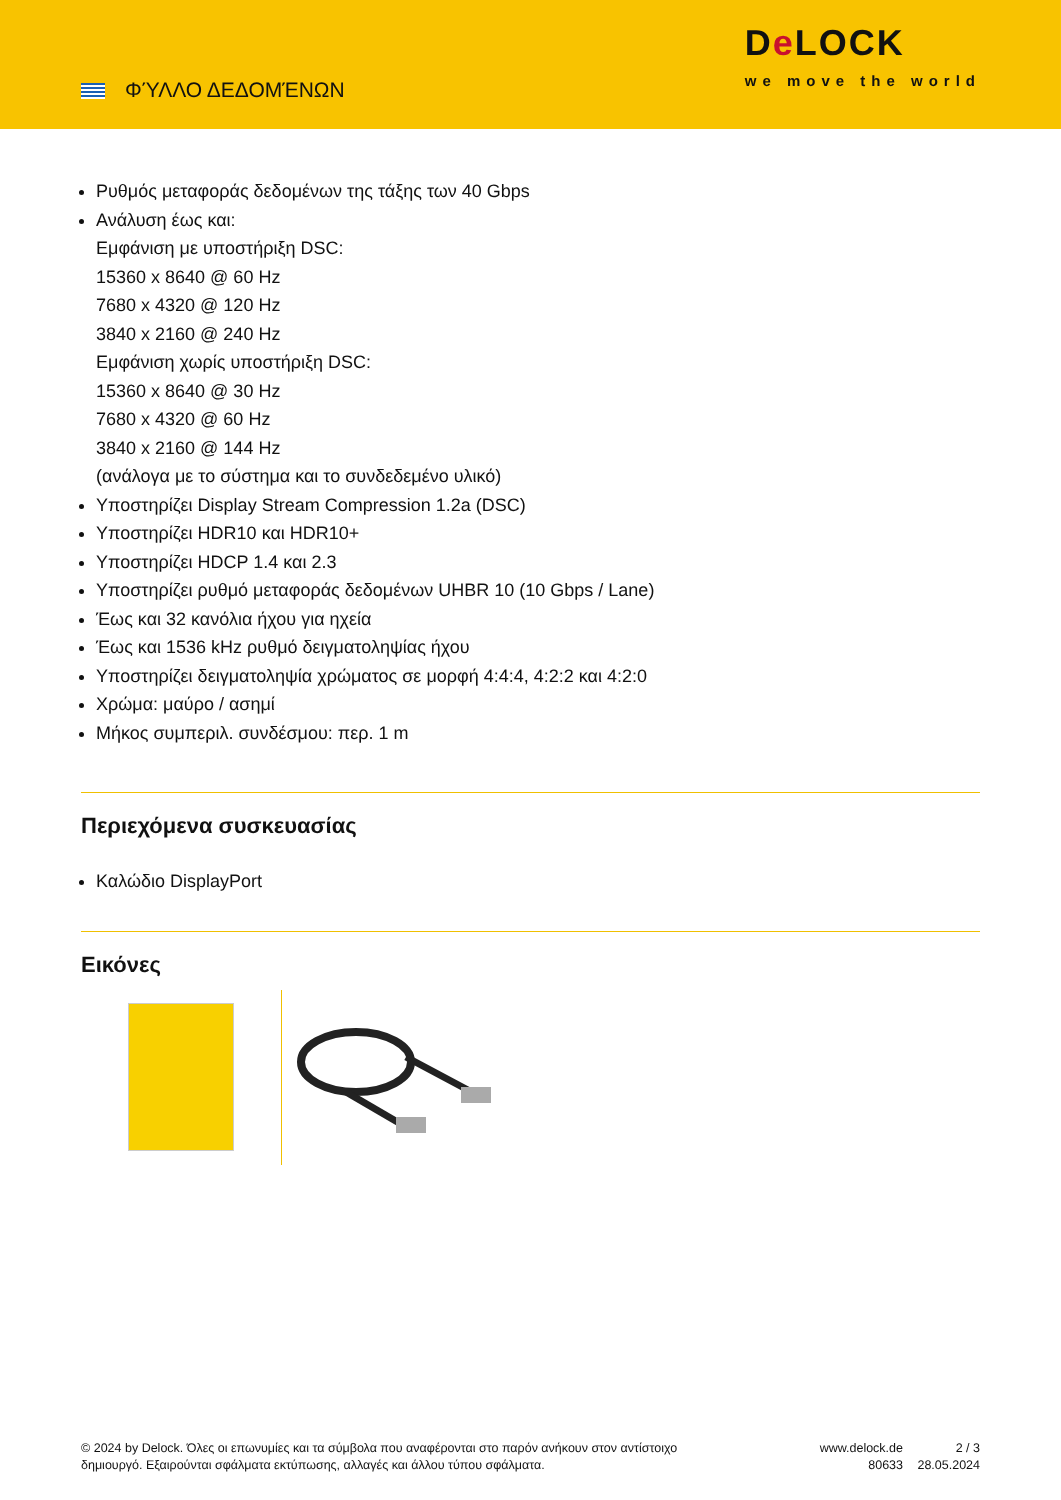ΦΎΛΛΟ ΔΕΔΟΜΈΝΩΝ
De LOCK
we move the world
Ρυθμός μεταφοράς δεδομένων της τάξης των 40 Gbps
Ανάλυση έως και:
Εμφάνιση με υποστήριξη DSC:
15360 x 8640 @ 60 Hz
7680 x 4320 @ 120 Hz
3840 x 2160 @ 240 Hz
Εμφάνιση χωρίς υποστήριξη DSC:
15360 x 8640 @ 30 Hz
7680 x 4320 @ 60 Hz
3840 x 2160 @ 144 Hz
(ανάλογα με το σύστημα και το συνδεδεμένο υλικό)
Υποστηρίζει Display Stream Compression 1.2a (DSC)
Υποστηρίζει HDR10 και HDR10+
Υποστηρίζει HDCP 1.4 και 2.3
Υποστηρίζει ρυθμό μεταφοράς δεδομένων UHBR 10 (10 Gbps / Lane)
Έως και 32 κανόλια ήχου για ηχεία
Έως και 1536 kHz ρυθμό δειγματοληψίας ήχου
Υποστηρίζει δειγματοληψία χρώματος σε μορφή 4:4:4, 4:2:2 και 4:2:0
Χρώμα: μαύρο / ασημί
Μήκος συμπεριλ. συνδέσμου: περ. 1 m
Περιεχόμενα συσκευασίας
Καλώδιο DisplayPort
Εικόνες
© 2024 by Delock. Όλες οι επωνυμίες και τα σύμβολα που αναφέρονται στο παρόν ανήκουν στον αντίστοιχο δημιουργό. Εξαιρούνται σφάλματα εκτύπωσης, αλλαγές και άλλου τύπου σφάλματα.
www.delock.de
80633
2 / 3
28.05.2024